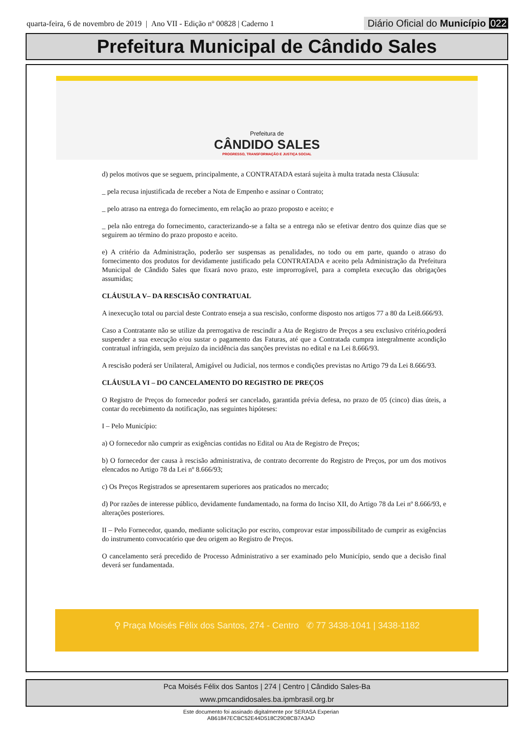quarta-feira, 6 de novembro de 2019 | Ano VII - Edição nº 00828 | Caderno 1
Diário Oficial do Município 022
Prefeitura Municipal de Cândido Sales
Prefeitura de
CÂNDIDO SALES
PROGRESSO, TRANSFORMAÇÃO E JUSTIÇA SOCIAL
d) pelos motivos que se seguem, principalmente, a CONTRATADA estará sujeita à multa tratada nesta Cláusula:
_ pela recusa injustificada de receber a Nota de Empenho e assinar o Contrato;
_ pelo atraso na entrega do fornecimento, em relação ao prazo proposto e aceito; e
_ pela não entrega do fornecimento, caracterizando-se a falta se a entrega não se efetivar dentro dos quinze dias que se seguirem ao término do prazo proposto e aceito.
e) A critério da Administração, poderão ser suspensas as penalidades, no todo ou em parte, quando o atraso do fornecimento dos produtos for devidamente justificado pela CONTRATADA e aceito pela Administração da Prefeitura Municipal de Cândido Sales que fixará novo prazo, este improrrogável, para a completa execução das obrigações assumidas;
CLÁUSULA V– DA RESCISÃO CONTRATUAL
A inexecução total ou parcial deste Contrato enseja a sua rescisão, conforme disposto nos artigos 77 a 80 da Lei8.666/93.
Caso a Contratante não se utilize da prerrogativa de rescindir a Ata de Registro de Preços a seu exclusivo critério,poderá suspender a sua execução e/ou sustar o pagamento das Faturas, até que a Contratada cumpra integralmente acondição contratual infringida, sem prejuízo da incidência das sanções previstas no edital e na Lei 8.666/93.
A rescisão poderá ser Unilateral, Amigável ou Judicial, nos termos e condições previstas no Artigo 79 da Lei 8.666/93.
CLÁUSULA VI – DO CANCELAMENTO DO REGISTRO DE PREÇOS
O Registro de Preços do fornecedor poderá ser cancelado, garantida prévia defesa, no prazo de 05 (cinco) dias úteis, a contar do recebimento da notificação, nas seguintes hipóteses:
I – Pelo Município:
a) O fornecedor não cumprir as exigências contidas no Edital ou Ata de Registro de Preços;
b) O fornecedor der causa à rescisão administrativa, de contrato decorrente do Registro de Preços, por um dos motivos elencados no Artigo 78 da Lei nº 8.666/93;
c) Os Preços Registrados se apresentarem superiores aos praticados no mercado;
d) Por razões de interesse público, devidamente fundamentado, na forma do Inciso XII, do Artigo 78 da Lei nº 8.666/93, e alterações posteriores.
II – Pelo Fornecedor, quando, mediante solicitação por escrito, comprovar estar impossibilitado de cumprir as exigências do instrumento convocatório que deu origem ao Registro de Preços.
O cancelamento será precedido de Processo Administrativo a ser examinado pelo Município, sendo que a decisão final deverá ser fundamentada.
⚲ Praça Moisés Félix dos Santos, 274 - Centro ✆ 77 3438-1041 | 3438-1182
Pca Moisés Félix dos Santos | 274 | Centro | Cândido Sales-Ba
www.pmcandidosales.ba.ipmbrasil.org.br
Este documento foi assinado digitalmente por SERASA Experian
AB61847ECBC52E44D518C29D8CB7A3AD